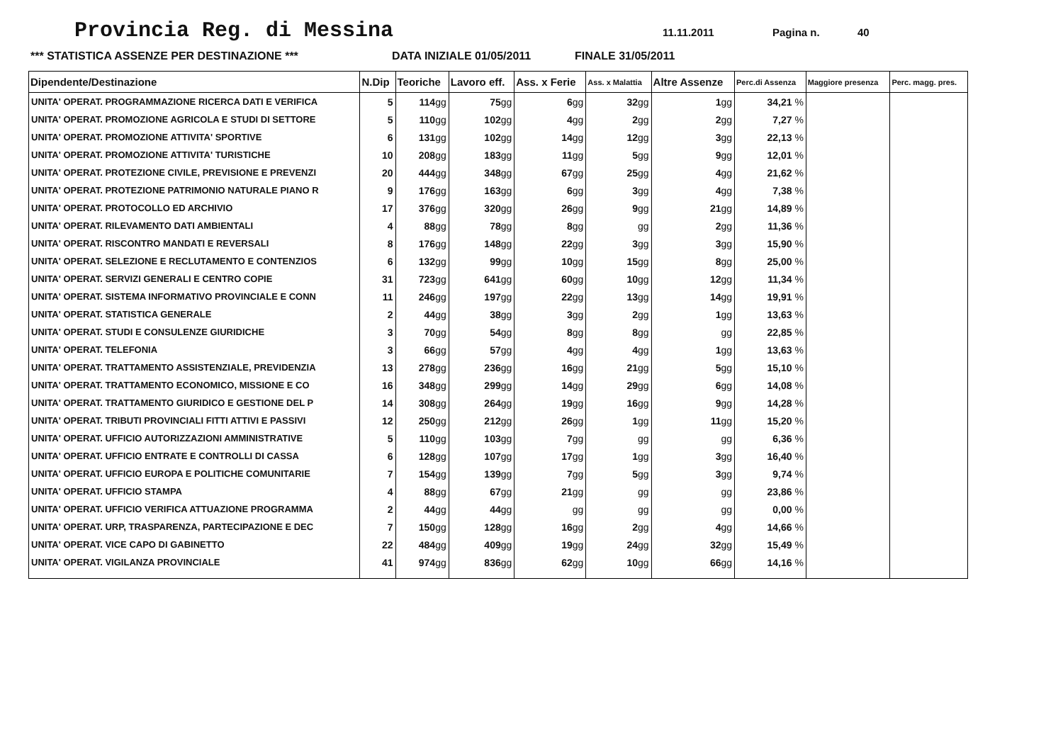Provincia Reg. di Messina
11.11.2011 Pagina n. 40
*** STATISTICA ASSENZE PER DESTINAZIONE *** DATA INIZIALE 01/05/2011 FINALE 31/05/2011
| Dipendente/Destinazione | N.Dip | Teoriche | Lavoro eff. | Ass. x Ferie | Ass. x Malattia | Altre Assenze | Perc.di Assenza | Maggiore presenza | Perc. magg. pres. |
| --- | --- | --- | --- | --- | --- | --- | --- | --- | --- |
| UNITA' OPERAT. PROGRAMMAZIONE RICERCA DATI E VERIFICA | 5 | 114 gg | 75 gg | 6 gg | 32 gg | 1 gg | 34,21 % | | |
| UNITA' OPERAT. PROMOZIONE AGRICOLA E STUDI DI SETTORE | 5 | 110 gg | 102 gg | 4 gg | 2 gg | 2 gg | 7,27 % | | |
| UNITA' OPERAT. PROMOZIONE ATTIVITA' SPORTIVE | 6 | 131 gg | 102 gg | 14 gg | 12 gg | 3 gg | 22,13 % | | |
| UNITA' OPERAT. PROMOZIONE ATTIVITA' TURISTICHE | 10 | 208 gg | 183 gg | 11 gg | 5 gg | 9 gg | 12,01 % | | |
| UNITA' OPERAT. PROTEZIONE CIVILE, PREVISIONE E PREVENZI | 20 | 444 gg | 348 gg | 67 gg | 25 gg | 4 gg | 21,62 % | | |
| UNITA' OPERAT. PROTEZIONE PATRIMONIO NATURALE PIANO R | 9 | 176 gg | 163 gg | 6 gg | 3 gg | 4 gg | 7,38 % | | |
| UNITA' OPERAT. PROTOCOLLO ED ARCHIVIO | 17 | 376 gg | 320 gg | 26 gg | 9 gg | 21 gg | 14,89 % | | |
| UNITA' OPERAT. RILEVAMENTO DATI AMBIENTALI | 4 | 88 gg | 78 gg | 8 gg | gg | 2 gg | 11,36 % | | |
| UNITA' OPERAT. RISCONTRO MANDATI E REVERSALI | 8 | 176 gg | 148 gg | 22 gg | 3 gg | 3 gg | 15,90 % | | |
| UNITA' OPERAT. SELEZIONE E RECLUTAMENTO E CONTENZIOS | 6 | 132 gg | 99 gg | 10 gg | 15 gg | 8 gg | 25,00 % | | |
| UNITA' OPERAT. SERVIZI GENERALI E CENTRO COPIE | 31 | 723 gg | 641 gg | 60 gg | 10 gg | 12 gg | 11,34 % | | |
| UNITA' OPERAT. SISTEMA INFORMATIVO PROVINCIALE E CONN | 11 | 246 gg | 197 gg | 22 gg | 13 gg | 14 gg | 19,91 % | | |
| UNITA' OPERAT. STATISTICA GENERALE | 2 | 44 gg | 38 gg | 3 gg | 2 gg | 1 gg | 13,63 % | | |
| UNITA' OPERAT. STUDI E CONSULENZE GIURIDICHE | 3 | 70 gg | 54 gg | 8 gg | 8 gg | gg | 22,85 % | | |
| UNITA' OPERAT. TELEFONIA | 3 | 66 gg | 57 gg | 4 gg | 4 gg | 1 gg | 13,63 % | | |
| UNITA' OPERAT. TRATTAMENTO ASSISTENZIALE, PREVIDENZIA | 13 | 278 gg | 236 gg | 16 gg | 21 gg | 5 gg | 15,10 % | | |
| UNITA' OPERAT. TRATTAMENTO ECONOMICO, MISSIONE E CO | 16 | 348 gg | 299 gg | 14 gg | 29 gg | 6 gg | 14,08 % | | |
| UNITA' OPERAT. TRATTAMENTO GIURIDICO E GESTIONE DEL P | 14 | 308 gg | 264 gg | 19 gg | 16 gg | 9 gg | 14,28 % | | |
| UNITA' OPERAT. TRIBUTI PROVINCIALI FITTI ATTIVI E PASSIVI | 12 | 250 gg | 212 gg | 26 gg | 1 gg | 11 gg | 15,20 % | | |
| UNITA' OPERAT. UFFICIO AUTORIZZAZIONI AMMINISTRATIVE | 5 | 110 gg | 103 gg | 7 gg | gg | gg | 6,36 % | | |
| UNITA' OPERAT. UFFICIO ENTRATE E CONTROLLI DI CASSA | 6 | 128 gg | 107 gg | 17 gg | 1 gg | 3 gg | 16,40 % | | |
| UNITA' OPERAT. UFFICIO EUROPA E POLITICHE COMUNITARIE | 7 | 154 gg | 139 gg | 7 gg | 5 gg | 3 gg | 9,74 % | | |
| UNITA' OPERAT. UFFICIO STAMPA | 4 | 88 gg | 67 gg | 21 gg | gg | gg | 23,86 % | | |
| UNITA' OPERAT. UFFICIO VERIFICA ATTUAZIONE PROGRAMMA | 2 | 44 gg | 44 gg | gg | gg | gg | 0,00 % | | |
| UNITA' OPERAT. URP, TRASPARENZA, PARTECIPAZIONE E DEC | 7 | 150 gg | 128 gg | 16 gg | 2 gg | 4 gg | 14,66 % | | |
| UNITA' OPERAT. VICE CAPO DI GABINETTO | 22 | 484 gg | 409 gg | 19 gg | 24 gg | 32 gg | 15,49 % | | |
| UNITA' OPERAT. VIGILANZA PROVINCIALE | 41 | 974 gg | 836 gg | 62 gg | 10 gg | 66 gg | 14,16 % | | |